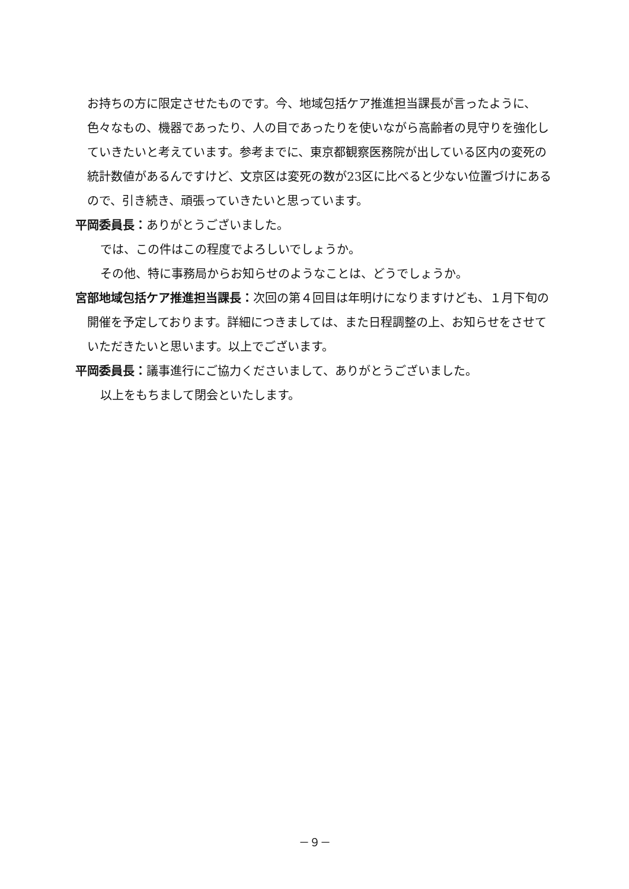お持ちの方に限定させたものです。今、地域包括ケア推進担当課長が言ったように、色々なもの、機器であったり、人の目であったりを使いながら高齢者の見守りを強化していきたいと考えています。参考までに、東京都観察医務院が出している区内の変死の統計数値があるんですけど、文京区は変死の数が23区に比べると少ない位置づけにあるので、引き続き、頑張っていきたいと思っています。
平岡委員長：ありがとうございました。
では、この件はこの程度でよろしいでしょうか。
その他、特に事務局からお知らせのようなことは、どうでしょうか。
宮部地域包括ケア推進担当課長：次回の第４回目は年明けになりますけども、１月下旬の開催を予定しております。詳細につきましては、また日程調整の上、お知らせをさせていただきたいと思います。以上でございます。
平岡委員長：議事進行にご協力くださいまして、ありがとうございました。
以上をもちまして閉会といたします。
－９－